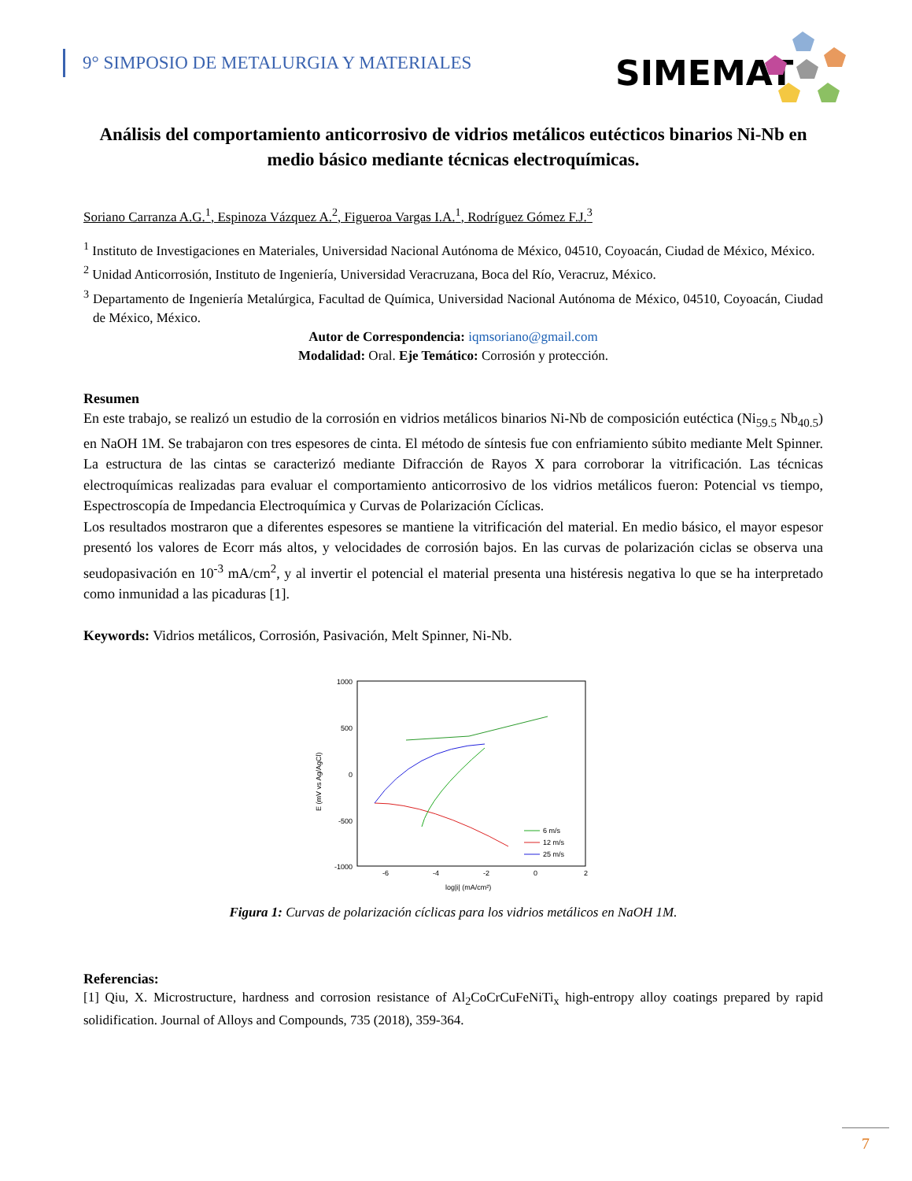9° SIMPOSIO DE METALURGIA Y MATERIALES
SIMEMAT
Análisis del comportamiento anticorrosivo de vidrios metálicos eutécticos binarios Ni-Nb en medio básico mediante técnicas electroquímicas.
Soriano Carranza A.G.<sup>1</sup>, Espinoza Vázquez A.<sup>2</sup>, Figueroa Vargas I.A.<sup>1</sup>, Rodríguez Gómez F.J.<sup>3</sup>
<sup>1</sup> Instituto de Investigaciones en Materiales, Universidad Nacional Autónoma de México, 04510, Coyoacán, Ciudad de México, México.
<sup>2</sup> Unidad Anticorrosión, Instituto de Ingeniería, Universidad Veracruzana, Boca del Río, Veracruz, México.
<sup>3</sup> Departamento de Ingeniería Metalúrgica, Facultad de Química, Universidad Nacional Autónoma de México, 04510, Coyoacán, Ciudad de México, México.
Autor de Correspondencia: iqmsoriano@gmail.com
Modalidad: Oral. Eje Temático: Corrosión y protección.
Resumen
En este trabajo, se realizó un estudio de la corrosión en vidrios metálicos binarios Ni-Nb de composición eutéctica (Ni<sub>59.5</sub> Nb<sub>40.5</sub>) en NaOH 1M. Se trabajaron con tres espesores de cinta. El método de síntesis fue con enfriamiento súbito mediante Melt Spinner. La estructura de las cintas se caracterizó mediante Difracción de Rayos X para corroborar la vitrificación. Las técnicas electroquímicas realizadas para evaluar el comportamiento anticorrosivo de los vidrios metálicos fueron: Potencial vs tiempo, Espectroscopía de Impedancia Electroquímica y Curvas de Polarización Cíclicas.
Los resultados mostraron que a diferentes espesores se mantiene la vitrificación del material. En medio básico, el mayor espesor presentó los valores de Ecorr más altos, y velocidades de corrosión bajos. En las curvas de polarización ciclas se observa una seudopasivación en 10<sup>-3</sup> mA/cm<sup>2</sup>, y al invertir el potencial el material presenta una histéresis negativa lo que se ha interpretado como inmunidad a las picaduras [1].
Keywords: Vidrios metálicos, Corrosión, Pasivación, Melt Spinner, Ni-Nb.
1000
500
0
-500
-1000
-6
-4
-2
0
2
log|i| (mA/cm²)
E (mV vs Ag/AgCl)
6 m/s
12 m/s
25 m/s
Figura 1: Curvas de polarización cíclicas para los vidrios metálicos en NaOH 1M.
Referencias:
[1] Qiu, X. Microstructure, hardness and corrosion resistance of Al<sub>2</sub>CoCrCuFeNiTi<sub>x</sub> high-entropy alloy coatings prepared by rapid solidification. Journal of Alloys and Compounds, 735 (2018), 359-364.
7